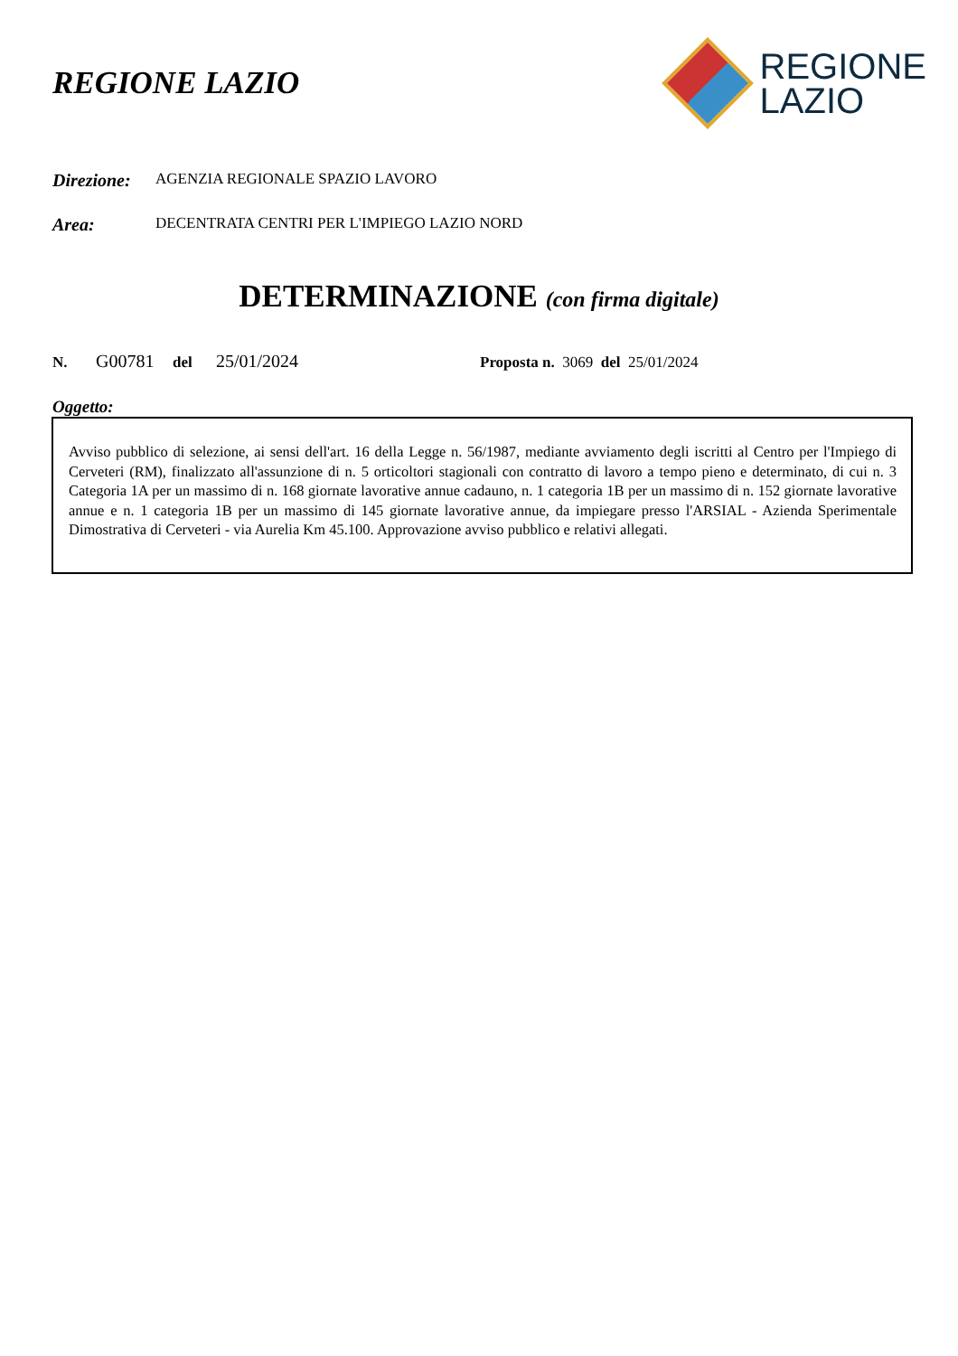REGIONE LAZIO
REGIONE
LAZIO
Direzione: AGENZIA REGIONALE SPAZIO LAVORO
Area: DECENTRATA CENTRI PER L'IMPIEGO LAZIO NORD
DETERMINAZIONE (con firma digitale)
N. G00781 del 25/01/2024 Proposta n. 3069 del 25/01/2024
Oggetto:
Avviso pubblico di selezione, ai sensi dell'art. 16 della Legge n. 56/1987, mediante avviamento degli iscritti al Centro per l'Impiego di Cerveteri (RM), finalizzato all'assunzione di n. 5 orticoltori stagionali con contratto di lavoro a tempo pieno e determinato, di cui n. 3 Categoria 1A per un massimo di n. 168 giornate lavorative annue cadauno, n. 1 categoria 1B per un massimo di n. 152 giornate lavorative annue e n. 1 categoria 1B per un massimo di 145 giornate lavorative annue, da impiegare presso l'ARSIAL - Azienda Sperimentale Dimostrativa di Cerveteri - via Aurelia Km 45.100. Approvazione avviso pubblico e relativi allegati.